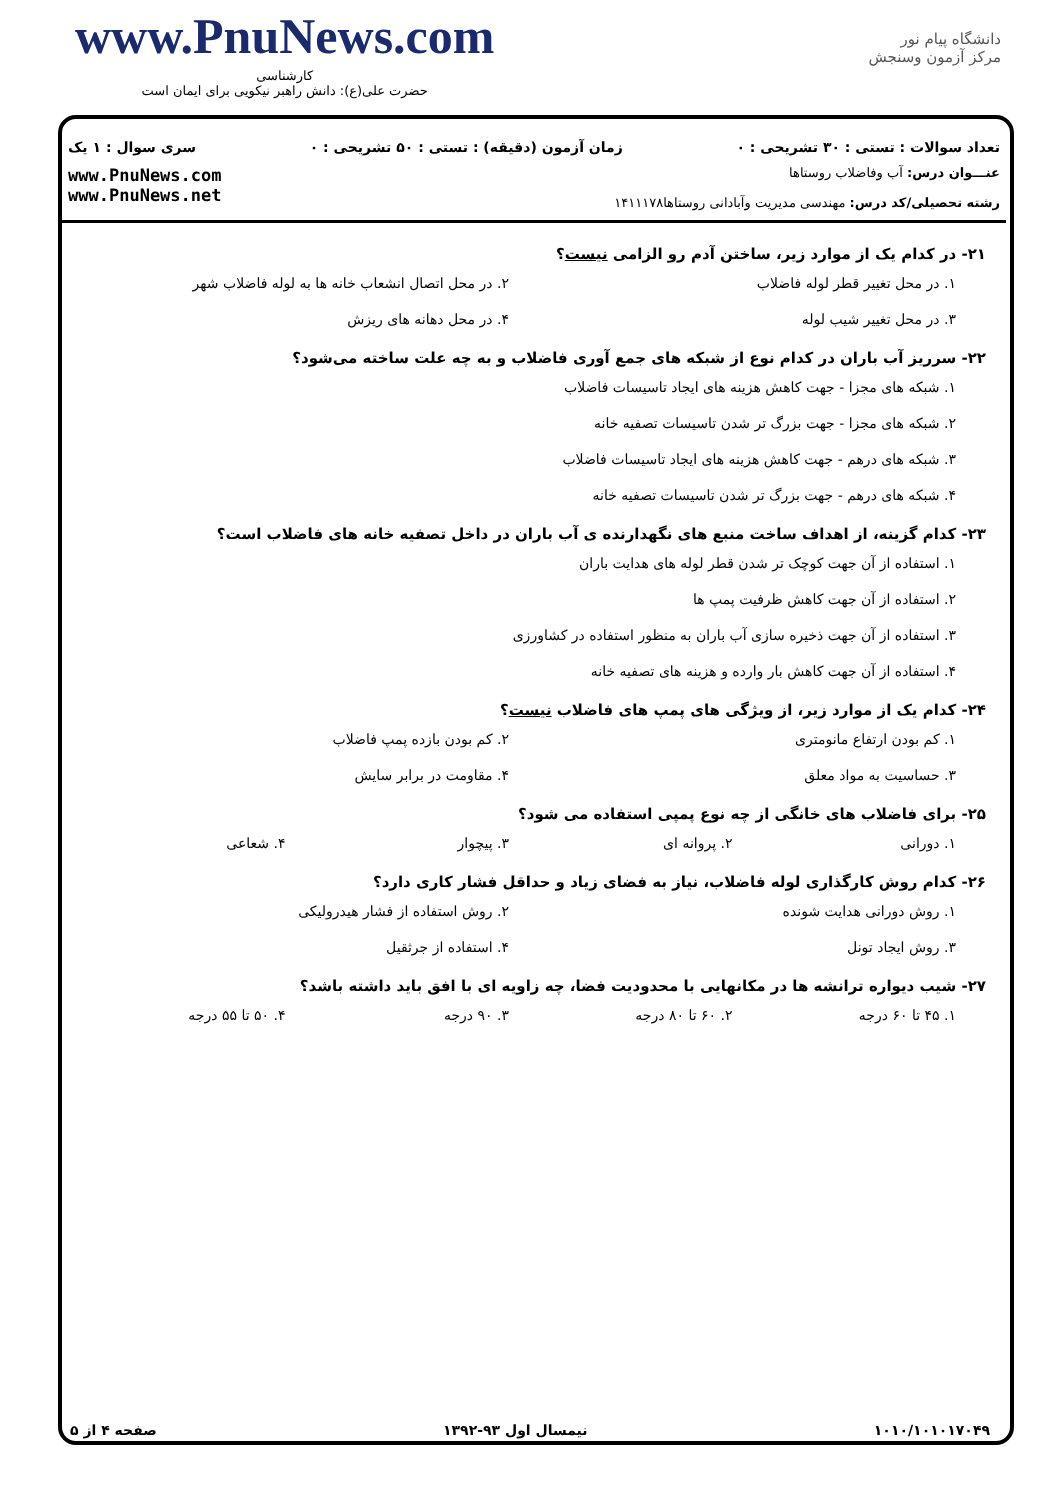www.PnuNews.com
کارشناسی
حضرت علی(ع): دانش راهبر نیکویی برای ایمان است
دانشگاه پیام نور
مرکز آزمون وسنجش
تعداد سوالات : تستی : ۳۰ تشریحی : ۰ زمان آزمون (دقیقه) : تستی : ۵۰ تشریحی : ۰ سری سوال : ۱ یک
عنـــوان درس: آب وفاضلاب روستاها
رشته تحصیلی/کد درس: مهندسی مدیریت وآبادانی روستاها۱۴۱۱۱۷۸
www.PnuNews.com
www.PnuNews.net
۲۱- در کدام یک از موارد زیر، ساختن آدم رو الزامی نیست؟
۱. در محل تغییر قطر لوله فاضلاب
۲. در محل اتصال انشعاب خانه ها به لوله فاضلاب شهر
۳. در محل تغییر شیب لوله
۴. در محل دهانه های ریزش
۲۲- سرریز آب باران در کدام نوع از شبکه های جمع آوری فاضلاب و به چه علت ساخته می‌شود؟
۱. شبکه های مجزا - جهت کاهش هزینه های ایجاد تاسیسات فاضلاب
۲. شبکه های مجزا - جهت بزرگ تر شدن تاسیسات تصفیه خانه
۳. شبکه های درهم - جهت کاهش هزینه های ایجاد تاسیسات فاضلاب
۴. شبکه های درهم - جهت بزرگ تر شدن تاسیسات تصفیه خانه
۲۳- کدام گزینه، از اهداف ساخت منبع های نگهدارنده ی آب باران در داخل تصفیه خانه های فاضلاب است؟
۱. استفاده از آن جهت کوچک تر شدن قطر لوله های هدایت باران
۲. استفاده از آن جهت کاهش ظرفیت پمپ ها
۳. استفاده از آن جهت ذخیره سازی آب باران به منظور استفاده در کشاورزی
۴. استفاده از آن جهت کاهش بار وارده و هزینه های تصفیه خانه
۲۴- کدام یک از موارد زیر، از ویژگی های پمپ های فاضلاب نیست؟
۱. کم بودن ارتفاع مانومتری
۲. کم بودن بازده پمپ فاضلاب
۳. حساسیت به مواد معلق
۴. مقاومت در برابر سایش
۲۵- برای فاضلاب های خانگی از چه نوع پمپی استفاده می شود؟
۱. دورانی
۲. پروانه ای
۳. پیچوار
۴. شعاعی
۲۶- کدام روش کارگذاری لوله فاضلاب، نیاز به فضای زیاد و حداقل فشار کاری دارد؟
۱. روش دورانی هدایت شونده
۲. روش استفاده از فشار هیدرولیکی
۳. روش ایجاد تونل
۴. استفاده از جرثقیل
۲۷- شیب دیواره ترانشه ها در مکانهایی با محدودیت فضا، چه زاویه ای با افق باید داشته باشد؟
۱. ۴۵ تا ۶۰ درجه
۲. ۶۰ تا ۸۰ درجه
۳. ۹۰ درجه
۴. ۵۰ تا ۵۵ درجه
۱۰۱۰/۱۰۱۰۱۷۰۴۹ نیمسال اول ۹۳-۱۳۹۲ صفحه ۴ از ۵